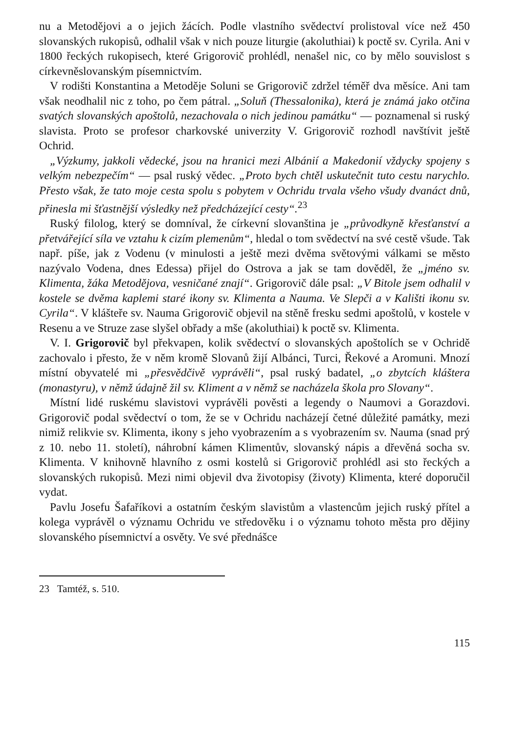nu a Metodějovi a o jejich žácích. Podle vlastního svědectví prolistoval více než 450 slovanských rukopisů, odhalil však v nich pouze liturgie (akoluthiai) k poctě sv. Cyrila. Ani v 1800 řeckých rukopisech, které Grigorovič prohlédl, nenašel nic, co by mělo souvislost s církevněslovanským písemnictvím.
V rodišti Konstantina a Metoděje Soluni se Grigorovič zdržel téměř dva měsíce. Ani tam však neodhalil nic z toho, po čem pátral. „Soluň (Thessalonika), která je známá jako otčina svatých slovanských apoštolů, nezachovala o nich jedinou památku“ — poznamenal si ruský slavista. Proto se profesor charkovské univerzity V. Grigorovič rozhodl navštívit ještě Ochrid.
„Výzkumy, jakkoli vědecké, jsou na hranici mezi Albánií a Makedonií vždycky spojeny s velkým nebezpečím“ — psal ruský vědec. „Proto bych chtěl uskutečnit tuto cestu narychlo. Přesto však, že tato moje cesta spolu s pobytem v Ochridu trvala všeho všudy dvanáct dnů, přinesla mi šťastnější výsledky než předcházející cesty“.<sup>23</sup>
Ruský filolog, který se domníval, že církevní slovanština je „průvodkyně křesťanství a přetvářející síla ve vztahu k cizím plemenům“, hledal o tom svědectví na své cestě všude. Tak např. píše, jak z Vodenu (v minulosti a ještě mezi dvěma světovými válkami se město nazývalo Vodena, dnes Edessa) přijel do Ostrova a jak se tam dověděl, že „jméno sv. Klimenta, žáka Metodějova, vesničané znají“. Grigorovič dále psal: „V Bitole jsem odhalil v kostele se dvěma kaplemi staré ikony sv. Klimenta a Nauma. Ve Slepči a v Kališti ikonu sv. Cyrila“. V klášteře sv. Nauma Grigorovič objevil na stěně fresku sedmi apoštolů, v kostele v Resenu a ve Struze zase slyšel obřady a mše (akoluthiai) k poctě sv. Klimenta.
V. I. Grigorovič byl překvapen, kolik svědectví o slovanských apoštolích se v Ochridě zachovalo i přesto, že v něm kromě Slovanů žijí Albánci, Turci, Řekové a Aromuni. Mnozí místní obyvatelé mi „přesvědčivě vyprávěli“, psal ruský badatel, „o zbytcích kláštera (monastyru), v němž údajně žil sv. Kliment a v němž se nacházela škola pro Slovany“.
Místní lidé ruskému slavistovi vyprávěli pověsti a legendy o Naumovi a Gorazdovi. Grigorovič podal svědectví o tom, že se v Ochridu nacházejí četné důležité památky, mezi nimiž relikvie sv. Klimenta, ikony s jeho vyobrazením a s vyobrazením sv. Nauma (snad prý z 10. nebo 11. století), náhrobní kámen Klimentův, slovanský nápis a dřevěná socha sv. Klimenta. V knihovně hlavního z osmi kostelů si Grigorovič prohlédl asi sto řeckých a slovanských rukopisů. Mezi nimi objevil dva životopisy (životy) Klimenta, které doporučil vydat.
Pavlu Josefu Šafaříkovi a ostatním českým slavistům a vlastencům jejich ruský přítel a kolega vyprávěl o významu Ochridu ve středověku i o významu tohoto města pro dějiny slovanského písemnictví a osvěty. Ve své přednášce
23 Tamtéž, s. 510.
115